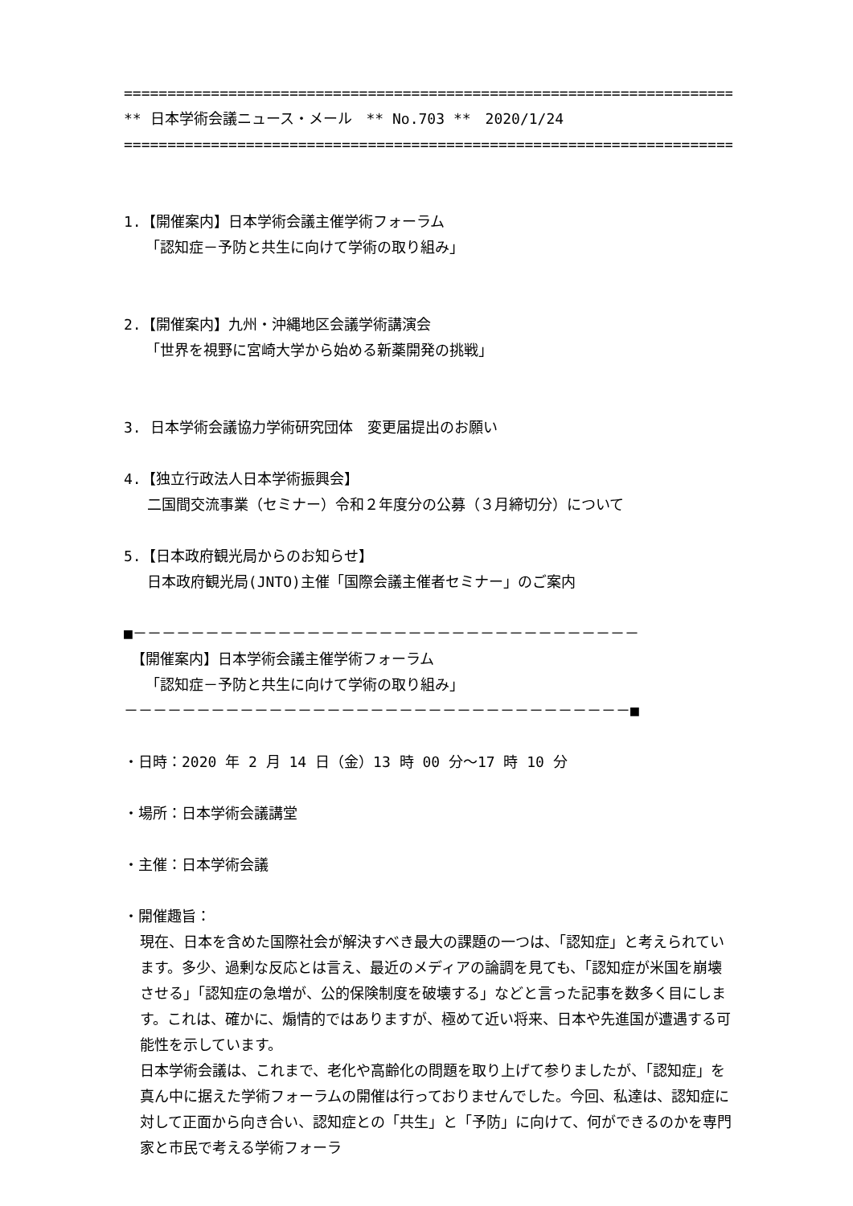=========================================================================
** 日本学術会議ニュース・メール　** No.703 **　2020/1/24
=========================================================================
1.【開催案内】日本学術会議主催学術フォーラム
　　「認知症－予防と共生に向けて学術の取り組み」
2.【開催案内】九州・沖縄地区会議学術講演会
　　「世界を視野に宮崎大学から始める新薬開発の挑戦」
3. 日本学術会議協力学術研究団体　変更届提出のお願い
4.【独立行政法人日本学術振興会】
　 二国間交流事業（セミナー）令和２年度分の公募（３月締切分）について
5.【日本政府観光局からのお知らせ】
　 日本政府観光局(JNTO)主催「国際会議主催者セミナー」のご案内
■－－－－－－－－－－－－－－－－－－－－－－－－－－－－－－－－－－－
　【開催案内】日本学術会議主催学術フォーラム
　　「認知症－予防と共生に向けて学術の取り組み」
－－－－－－－－－－－－－－－－－－－－－－－－－－－－－－－－－－－■
・日時：2020 年 2 月 14 日（金）13 時 00 分～17 時 10 分
・場所：日本学術会議講堂
・主催：日本学術会議
・開催趣旨：
現在、日本を含めた国際社会が解決すべき最大の課題の一つは、「認知症」と考えられています。多少、過剰な反応とは言え、最近のメディアの論調を見ても、「認知症が米国を崩壊させる」「認知症の急増が、公的保険制度を破壊する」などと言った記事を数多く目にします。これは、確かに、煽情的ではありますが、極めて近い将来、日本や先進国が遭遇する可能性を示しています。 日本学術会議は、これまで、老化や高齢化の問題を取り上げて参りましたが、「認知症」を真ん中に据えた学術フォーラムの開催は行っておりませんでした。今回、私達は、認知症に対して正面から向き合い、認知症との「共生」と「予防」に向けて、何ができるのかを専門家と市民で考える学術フォーラ